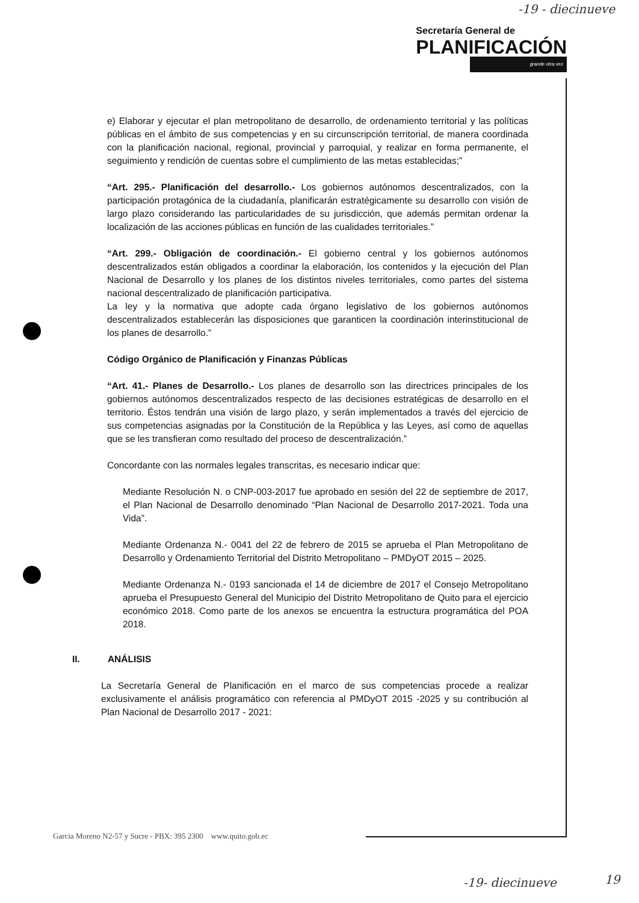-19 - diecinueve
Secretaría General de
PLANIFICACIÓN
grande otra vez
e) Elaborar y ejecutar el plan metropolitano de desarrollo, de ordenamiento territorial y las políticas públicas en el ámbito de sus competencias y en su circunscripción territorial, de manera coordinada con la planificación nacional, regional, provincial y parroquial, y realizar en forma permanente, el seguimiento y rendición de cuentas sobre el cumplimiento de las metas establecidas;”
“Art. 295.- Planificación del desarrollo.- Los gobiernos autónomos descentralizados, con la participación protagónica de la ciudadanía, planificarán estratégicamente su desarrollo con visión de largo plazo considerando las particularidades de su jurisdicción, que además permitan ordenar la localización de las acciones públicas en función de las cualidades territoriales.”
“Art. 299.- Obligación de coordinación.- El gobierno central y los gobiernos autónomos descentralizados están obligados a coordinar la elaboración, los contenidos y la ejecución del Plan Nacional de Desarrollo y los planes de los distintos niveles territoriales, como partes del sistema nacional descentralizado de planificación participativa.
La ley y la normativa que adopte cada órgano legislativo de los gobiernos autónomos descentralizados establecerán las disposiciones que garanticen la coordinación interinstitucional de los planes de desarrollo.”
Código Orgánico de Planificación y Finanzas Públicas
“Art. 41.- Planes de Desarrollo.- Los planes de desarrollo son las directrices principales de los gobiernos autónomos descentralizados respecto de las decisiones estratégicas de desarrollo en el territorio. Éstos tendrán una visión de largo plazo, y serán implementados a través del ejercicio de sus competencias asignadas por la Constitución de la República y las Leyes, así como de aquellas que se les transfieran como resultado del proceso de descentralización.”
Concordante con las normales legales transcritas, es necesario indicar que:
Mediante Resolución N. o CNP-003-2017 fue aprobado en sesión del 22 de septiembre de 2017, el Plan Nacional de Desarrollo denominado “Plan Nacional de Desarrollo 2017-2021. Toda una Vida”.
Mediante Ordenanza N.- 0041 del 22 de febrero de 2015 se aprueba el Plan Metropolitano de Desarrollo y Ordenamiento Territorial del Distrito Metropolitano – PMDyOT 2015 – 2025.
Mediante Ordenanza N.- 0193 sancionada el 14 de diciembre de 2017 el Consejo Metropolitano aprueba el Presupuesto General del Municipio del Distrito Metropolitano de Quito para el ejercicio económico 2018. Como parte de los anexos se encuentra la estructura programática del POA 2018.
II. ANÁLISIS
La Secretaría General de Planificación en el marco de sus competencias procede a realizar exclusivamente el análisis programático con referencia al PMDyOT 2015 -2025 y su contribución al Plan Nacional de Desarrollo 2017 - 2021:
Garcia Moreno N2-57 y Sucre - PBX: 395 2300 www.quito.gob.ec
-19- diecinueve 19